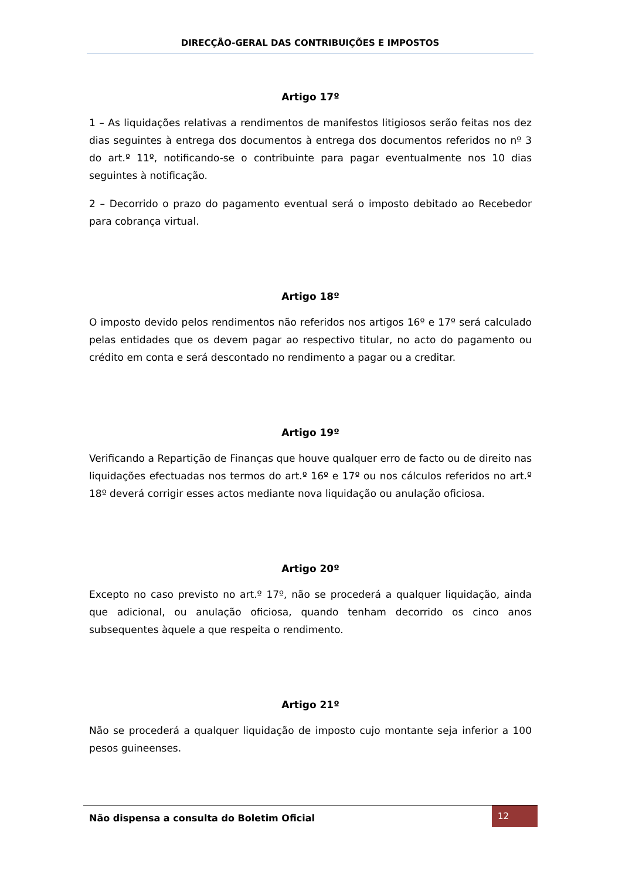DIRECÇÃO-GERAL DAS CONTRIBUIÇÕES E IMPOSTOS
Artigo 17º
1 – As liquidações relativas a rendimentos de manifestos litigiosos serão feitas nos dez dias seguintes à entrega dos documentos à entrega dos documentos referidos no nº 3 do art.º 11º, notificando-se o contribuinte para pagar eventualmente nos 10 dias seguintes à notificação.
2 – Decorrido o prazo do pagamento eventual será o imposto debitado ao Recebedor para cobrança virtual.
Artigo 18º
O imposto devido pelos rendimentos não referidos nos artigos 16º e 17º será calculado pelas entidades que os devem pagar ao respectivo titular, no acto do pagamento ou crédito em conta e será descontado no rendimento a pagar ou a creditar.
Artigo 19º
Verificando a Repartição de Finanças que houve qualquer erro de facto ou de direito nas liquidações efectuadas nos termos do art.º 16º e 17º ou nos cálculos referidos no art.º 18º deverá corrigir esses actos mediante nova liquidação ou anulação oficiosa.
Artigo 20º
Excepto no caso previsto no art.º 17º, não se procederá a qualquer liquidação, ainda que adicional, ou anulação oficiosa, quando tenham decorrido os cinco anos subsequentes àquele a que respeita o rendimento.
Artigo 21º
Não se procederá a qualquer liquidação de imposto cujo montante seja inferior a 100 pesos guineenses.
Não dispensa a consulta do Boletim Oficial
12